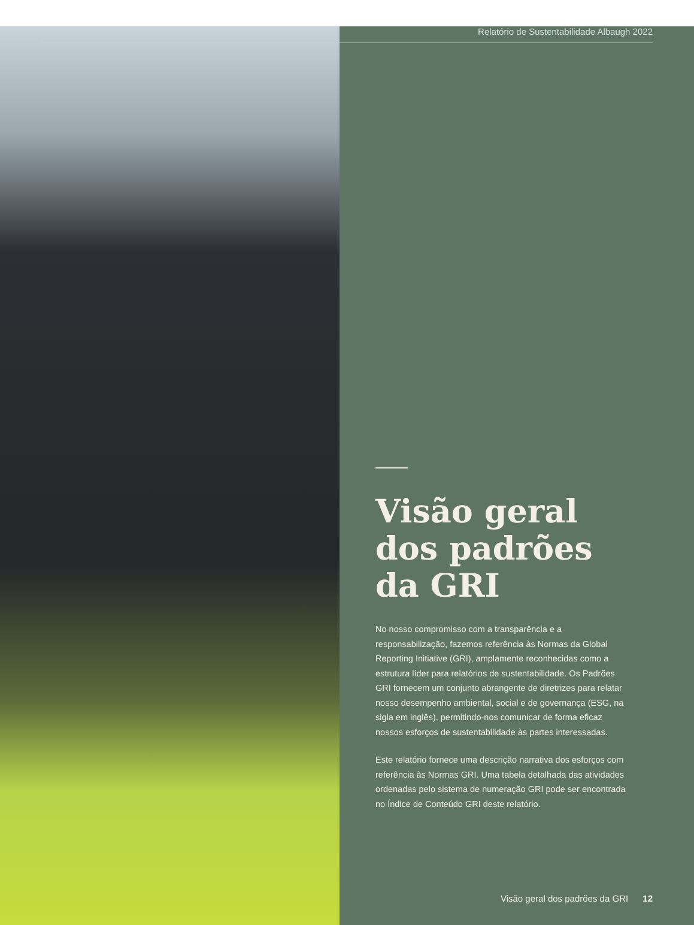Relatório de Sustentabilidade Albaugh 2022
Visão geral dos padrões da GRI
No nosso compromisso com a transparência e a responsabilização, fazemos referência às Normas da Global Reporting Initiative (GRI), amplamente reconhecidas como a estrutura líder para relatórios de sustentabilidade. Os Padrões GRI fornecem um conjunto abrangente de diretrizes para relatar nosso desempenho ambiental, social e de governança (ESG, na sigla em inglês), permitindo-nos comunicar de forma eficaz nossos esforços de sustentabilidade às partes interessadas.
Este relatório fornece uma descrição narrativa dos esforços com referência às Normas GRI. Uma tabela detalhada das atividades ordenadas pelo sistema de numeração GRI pode ser encontrada no Índice de Conteúdo GRI deste relatório.
Visão geral dos padrões da GRI 12